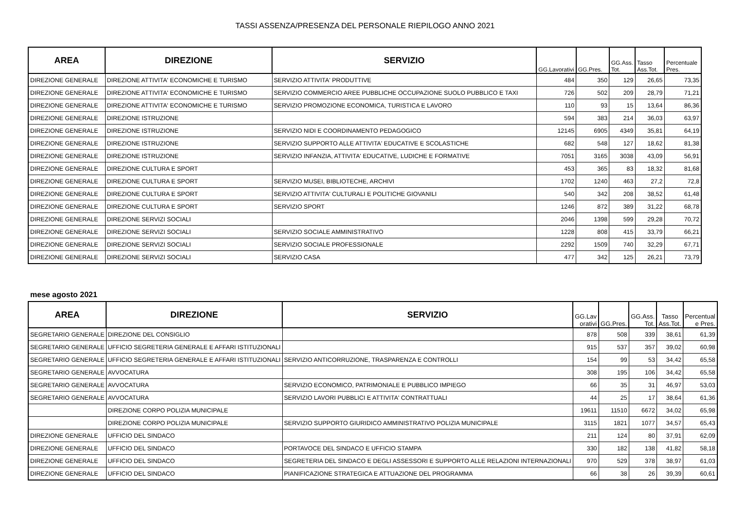TASSI ASSENZA/PRESENZA DEL PERSONALE RIEPILOGO ANNO 2021
| AREA | DIREZIONE | SERVIZIO | GG.Lavorativi | GG.Pres. | GG.Ass. Tot. | Tasso Ass.Tot. | Percentuale Pres. |
| --- | --- | --- | --- | --- | --- | --- | --- |
| DIREZIONE GENERALE | DIREZIONE ATTIVITA' ECONOMICHE E TURISMO | SERVIZIO ATTIVITA' PRODUTTIVE | 484 | 350 | 129 | 26,65 | 73,35 |
| DIREZIONE GENERALE | DIREZIONE ATTIVITA' ECONOMICHE E TURISMO | SERVIZIO COMMERCIO AREE PUBBLICHE OCCUPAZIONE SUOLO PUBBLICO E TAXI | 726 | 502 | 209 | 28,79 | 71,21 |
| DIREZIONE GENERALE | DIREZIONE ATTIVITA' ECONOMICHE E TURISMO | SERVIZIO PROMOZIONE ECONOMICA, TURISTICA E LAVORO | 110 | 93 | 15 | 13,64 | 86,36 |
| DIREZIONE GENERALE | DIREZIONE ISTRUZIONE | | 594 | 383 | 214 | 36,03 | 63,97 |
| DIREZIONE GENERALE | DIREZIONE ISTRUZIONE | SERVIZIO NIDI E COORDINAMENTO PEDAGOGICO | 12145 | 6905 | 4349 | 35,81 | 64,19 |
| DIREZIONE GENERALE | DIREZIONE ISTRUZIONE | SERVIZIO SUPPORTO ALLE ATTIVITA' EDUCATIVE E SCOLASTICHE | 682 | 548 | 127 | 18,62 | 81,38 |
| DIREZIONE GENERALE | DIREZIONE ISTRUZIONE | SERVIZIO INFANZIA, ATTIVITA' EDUCATIVE, LUDICHE E FORMATIVE | 7051 | 3165 | 3038 | 43,09 | 56,91 |
| DIREZIONE GENERALE | DIREZIONE CULTURA E SPORT | | 453 | 365 | 83 | 18,32 | 81,68 |
| DIREZIONE GENERALE | DIREZIONE CULTURA E SPORT | SERVIZIO MUSEI, BIBLIOTECHE, ARCHIVI | 1702 | 1240 | 463 | 27,2 | 72,8 |
| DIREZIONE GENERALE | DIREZIONE CULTURA E SPORT | SERVIZIO ATTIVITA' CULTURALI E POLITICHE GIOVANILI | 540 | 342 | 208 | 38,52 | 61,48 |
| DIREZIONE GENERALE | DIREZIONE CULTURA E SPORT | SERVIZIO SPORT | 1246 | 872 | 389 | 31,22 | 68,78 |
| DIREZIONE GENERALE | DIREZIONE SERVIZI SOCIALI | | 2046 | 1398 | 599 | 29,28 | 70,72 |
| DIREZIONE GENERALE | DIREZIONE SERVIZI SOCIALI | SERVIZIO SOCIALE AMMINISTRATIVO | 1228 | 808 | 415 | 33,79 | 66,21 |
| DIREZIONE GENERALE | DIREZIONE SERVIZI SOCIALI | SERVIZIO SOCIALE PROFESSIONALE | 2292 | 1509 | 740 | 32,29 | 67,71 |
| DIREZIONE GENERALE | DIREZIONE SERVIZI SOCIALI | SERVIZIO CASA | 477 | 342 | 125 | 26,21 | 73,79 |
mese agosto 2021
| AREA | DIREZIONE | SERVIZIO | GG.Lav orativi | GG.Pres. | GG.Ass. Tot. | Tasso Ass.Tot. | Percentual e Pres. |
| --- | --- | --- | --- | --- | --- | --- | --- |
| SEGRETARIO GENERALE | DIREZIONE DEL CONSIGLIO | | 878 | 508 | 339 | 38,61 | 61,39 |
| SEGRETARIO GENERALE | UFFICIO SEGRETERIA GENERALE E AFFARI ISTITUZIONALI | | 915 | 537 | 357 | 39,02 | 60,98 |
| SEGRETARIO GENERALE | UFFICIO SEGRETERIA GENERALE E AFFARI ISTITUZIONALI | SERVIZIO ANTICORRUZIONE, TRASPARENZA E CONTROLLI | 154 | 99 | 53 | 34,42 | 65,58 |
| SEGRETARIO GENERALE | AVVOCATURA | | 308 | 195 | 106 | 34,42 | 65,58 |
| SEGRETARIO GENERALE | AVVOCATURA | SERVIZIO ECONOMICO, PATRIMONIALE E PUBBLICO IMPIEGO | 66 | 35 | 31 | 46,97 | 53,03 |
| SEGRETARIO GENERALE | AVVOCATURA | SERVIZIO LAVORI PUBBLICI E ATTIVITA' CONTRATTUALI | 44 | 25 | 17 | 38,64 | 61,36 |
| | DIREZIONE CORPO POLIZIA MUNICIPALE | | 19611 | 11510 | 6672 | 34,02 | 65,98 |
| | DIREZIONE CORPO POLIZIA MUNICIPALE | SERVIZIO SUPPORTO GIURIDICO AMMINISTRATIVO POLIZIA MUNICIPALE | 3115 | 1821 | 1077 | 34,57 | 65,43 |
| DIREZIONE GENERALE | UFFICIO DEL SINDACO | | 211 | 124 | 80 | 37,91 | 62,09 |
| DIREZIONE GENERALE | UFFICIO DEL SINDACO | PORTAVOCE DEL SINDACO E UFFICIO STAMPA | 330 | 182 | 138 | 41,82 | 58,18 |
| DIREZIONE GENERALE | UFFICIO DEL SINDACO | SEGRETERIA DEL SINDACO E DEGLI ASSESSORI E SUPPORTO ALLE RELAZIONI INTERNAZIONALI | 970 | 529 | 378 | 38,97 | 61,03 |
| DIREZIONE GENERALE | UFFICIO DEL SINDACO | PIANIFICAZIONE STRATEGICA E ATTUAZIONE DEL PROGRAMMA | 66 | 38 | 26 | 39,39 | 60,61 |